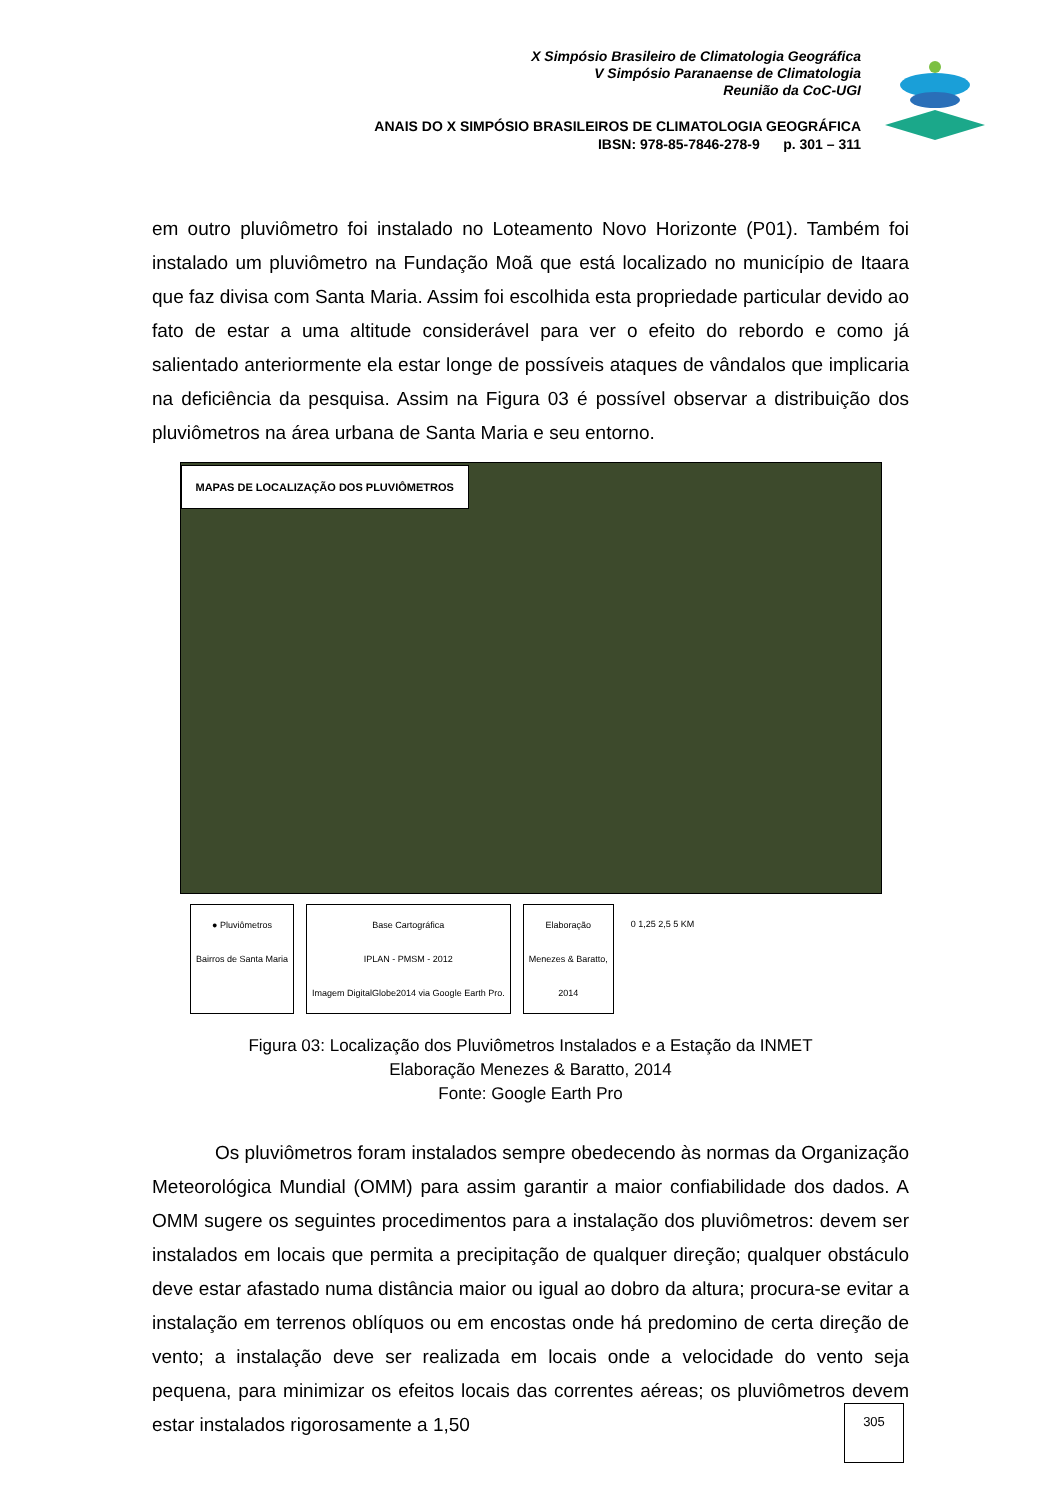X Simpósio Brasileiro de Climatologia Geográfica
V Simpósio Paranaense de Climatologia
Reunião da CoC-UGI
ANAIS DO X SIMPÓSIO BRASILEIROS DE CLIMATOLOGIA GEOGRÁFICA
IBSN: 978-85-7846-278-9 p. 301 – 311
em outro pluviômetro foi instalado no Loteamento Novo Horizonte (P01). Também foi instalado um pluviômetro na Fundação Moã que está localizado no município de Itaara que faz divisa com Santa Maria. Assim foi escolhida esta propriedade particular devido ao fato de estar a uma altitude considerável para ver o efeito do rebordo e como já salientado anteriormente ela estar longe de possíveis ataques de vândalos que implicaria na deficiência da pesquisa. Assim na Figura 03 é possível observar a distribuição dos pluviômetros na área urbana de Santa Maria e seu entorno.
MAPAS DE LOCALIZAÇÃO DOS PLUVIÔMETROS
● Pluviômetros
Bairros de Santa Maria
Base Cartográfica
IPLAN - PMSM - 2012
Imagem DigitalGlobe2014 via Google Earth Pro.
Elaboração
Menezes & Baratto,
2014
0 1,25 2,5 5 KM
Figura 03: Localização dos Pluviômetros Instalados e a Estação da INMET
Elaboração Menezes & Baratto, 2014
Fonte: Google Earth Pro
Os pluviômetros foram instalados sempre obedecendo às normas da Organização Meteorológica Mundial (OMM) para assim garantir a maior confiabilidade dos dados. A OMM sugere os seguintes procedimentos para a instalação dos pluviômetros: devem ser instalados em locais que permita a precipitação de qualquer direção; qualquer obstáculo deve estar afastado numa distância maior ou igual ao dobro da altura; procura-se evitar a instalação em terrenos oblíquos ou em encostas onde há predomino de certa direção de vento; a instalação deve ser realizada em locais onde a velocidade do vento seja pequena, para minimizar os efeitos locais das correntes aéreas; os pluviômetros devem estar instalados rigorosamente a 1,50
305